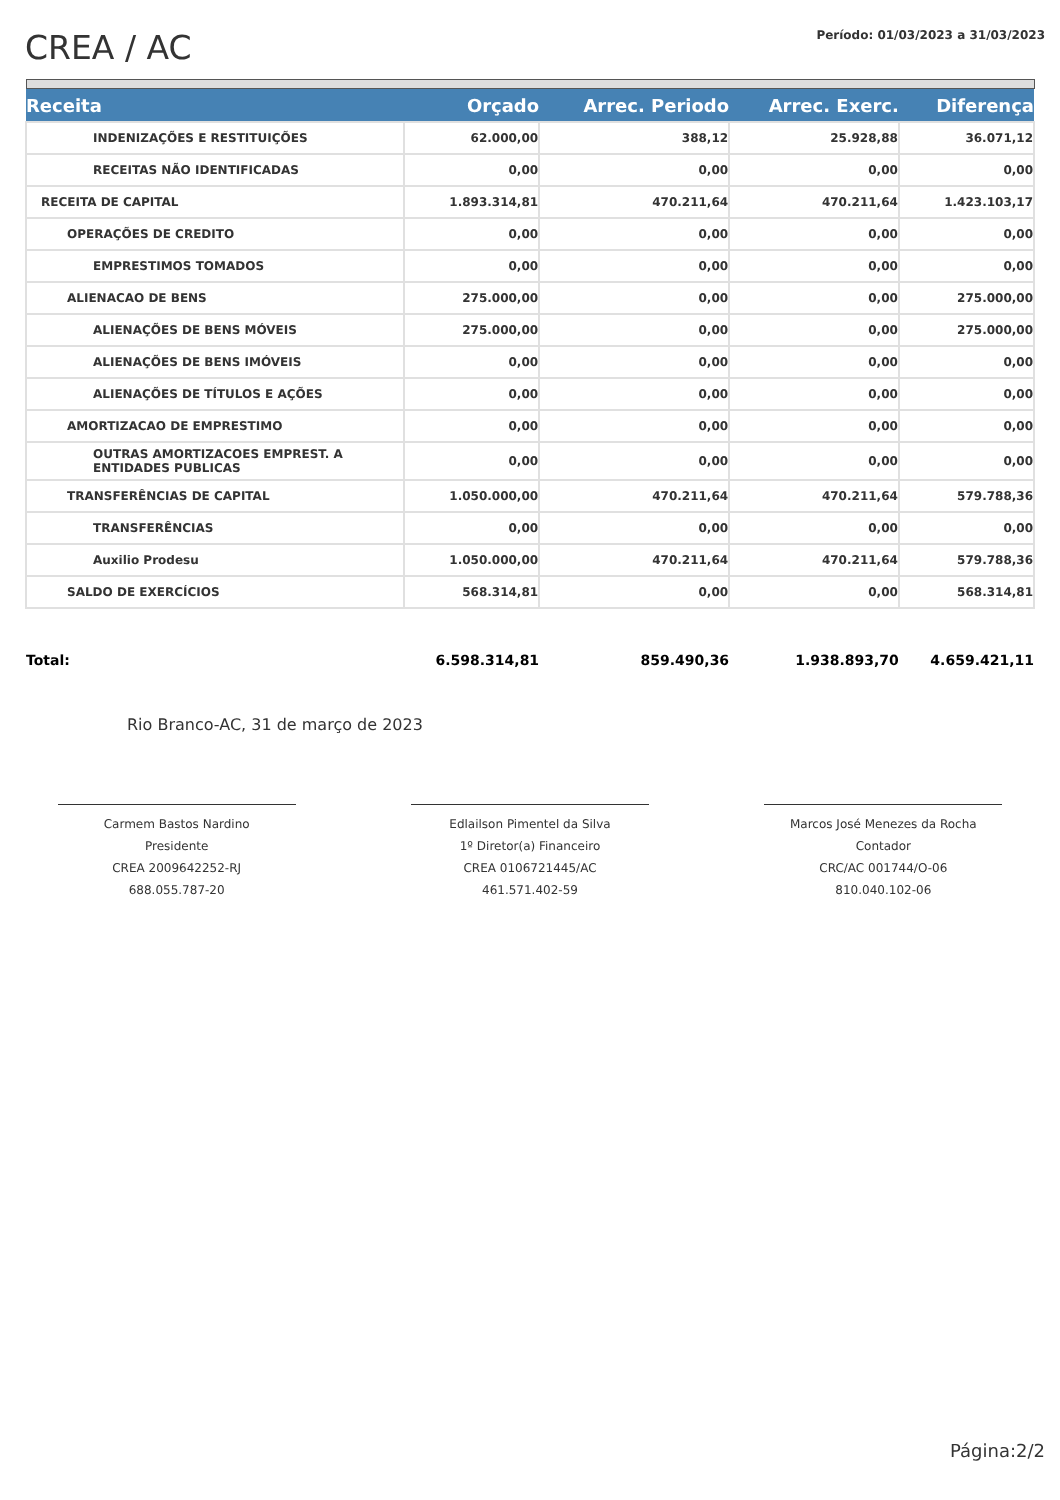CREA / AC
Período: 01/03/2023 a 31/03/2023
| Receita | Orçado | Arrec. Periodo | Arrec. Exerc. | Diferença |
| --- | --- | --- | --- | --- |
| INDENIZAÇÕES E RESTITUIÇÕES | 62.000,00 | 388,12 | 25.928,88 | 36.071,12 |
| RECEITAS NÃO IDENTIFICADAS | 0,00 | 0,00 | 0,00 | 0,00 |
| RECEITA DE CAPITAL | 1.893.314,81 | 470.211,64 | 470.211,64 | 1.423.103,17 |
| OPERAÇÕES DE CREDITO | 0,00 | 0,00 | 0,00 | 0,00 |
| EMPRESTIMOS TOMADOS | 0,00 | 0,00 | 0,00 | 0,00 |
| ALIENACAO DE BENS | 275.000,00 | 0,00 | 0,00 | 275.000,00 |
| ALIENAÇÕES DE BENS MÓVEIS | 275.000,00 | 0,00 | 0,00 | 275.000,00 |
| ALIENAÇÕES DE BENS IMÓVEIS | 0,00 | 0,00 | 0,00 | 0,00 |
| ALIENAÇÕES DE TÍTULOS E AÇÕES | 0,00 | 0,00 | 0,00 | 0,00 |
| AMORTIZACAO DE EMPRESTIMO | 0,00 | 0,00 | 0,00 | 0,00 |
| OUTRAS AMORTIZACOES EMPREST. A ENTIDADES PUBLICAS | 0,00 | 0,00 | 0,00 | 0,00 |
| TRANSFERÊNCIAS DE CAPITAL | 1.050.000,00 | 470.211,64 | 470.211,64 | 579.788,36 |
| TRANSFERÊNCIAS | 0,00 | 0,00 | 0,00 | 0,00 |
| Auxilio Prodesu | 1.050.000,00 | 470.211,64 | 470.211,64 | 579.788,36 |
| SALDO DE EXERCÍCIOS | 568.314,81 | 0,00 | 0,00 | 568.314,81 |
| Total: | 6.598.314,81 | 859.490,36 | 1.938.893,70 | 4.659.421,11 |
Rio Branco-AC, 31 de março de 2023
Carmem Bastos Nardino
Presidente
CREA 2009642252-RJ
688.055.787-20
Edlailson Pimentel da Silva
1º Diretor(a) Financeiro
CREA 0106721445/AC
461.571.402-59
Marcos José Menezes da Rocha
Contador
CRC/AC 001744/O-06
810.040.102-06
Página:2/2